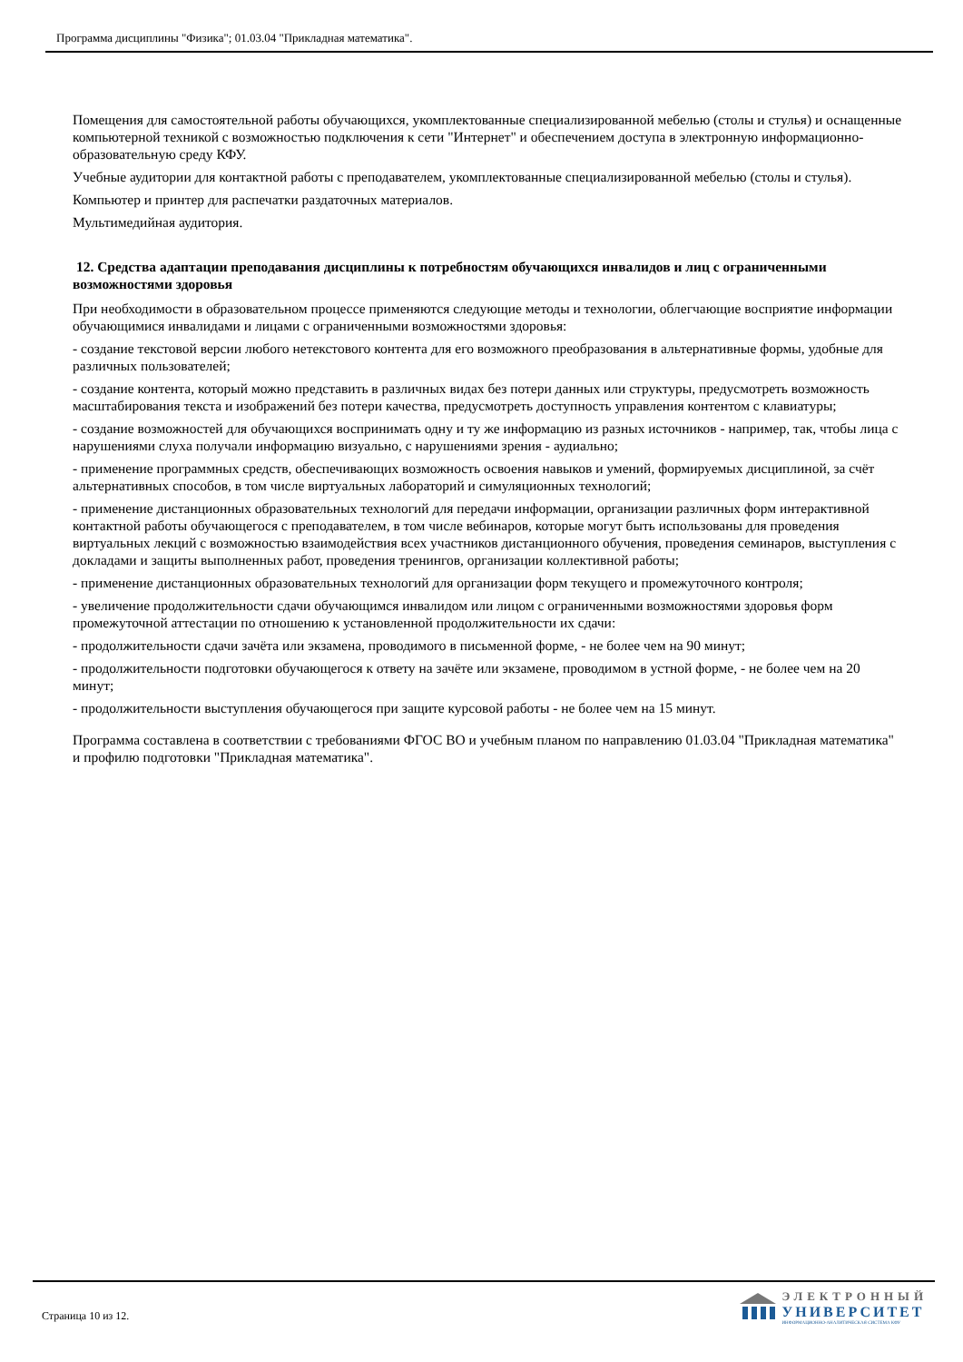Программа дисциплины "Физика"; 01.03.04 "Прикладная математика".
Помещения для самостоятельной работы обучающихся, укомплектованные специализированной мебелью (столы и стулья) и оснащенные компьютерной техникой с возможностью подключения к сети "Интернет" и обеспечением доступа в электронную информационно-образовательную среду КФУ.
Учебные аудитории для контактной работы с преподавателем, укомплектованные специализированной мебелью (столы и стулья).
Компьютер и принтер для распечатки раздаточных материалов.
Мультимедийная аудитория.
12. Средства адаптации преподавания дисциплины к потребностям обучающихся инвалидов и лиц с ограниченными возможностями здоровья
При необходимости в образовательном процессе применяются следующие методы и технологии, облегчающие восприятие информации обучающимися инвалидами и лицами с ограниченными возможностями здоровья:
- создание текстовой версии любого нетекстового контента для его возможного преобразования в альтернативные формы, удобные для различных пользователей;
- создание контента, который можно представить в различных видах без потери данных или структуры, предусмотреть возможность масштабирования текста и изображений без потери качества, предусмотреть доступность управления контентом с клавиатуры;
- создание возможностей для обучающихся воспринимать одну и ту же информацию из разных источников - например, так, чтобы лица с нарушениями слуха получали информацию визуально, с нарушениями зрения - аудиально;
- применение программных средств, обеспечивающих возможность освоения навыков и умений, формируемых дисциплиной, за счёт альтернативных способов, в том числе виртуальных лабораторий и симуляционных технологий;
- применение дистанционных образовательных технологий для передачи информации, организации различных форм интерактивной контактной работы обучающегося с преподавателем, в том числе вебинаров, которые могут быть использованы для проведения виртуальных лекций с возможностью взаимодействия всех участников дистанционного обучения, проведения семинаров, выступления с докладами и защиты выполненных работ, проведения тренингов, организации коллективной работы;
- применение дистанционных образовательных технологий для организации форм текущего и промежуточного контроля;
- увеличение продолжительности сдачи обучающимся инвалидом или лицом с ограниченными возможностями здоровья форм промежуточной аттестации по отношению к установленной продолжительности их сдачи:
- продолжительности сдачи зачёта или экзамена, проводимого в письменной форме, - не более чем на 90 минут;
- продолжительности подготовки обучающегося к ответу на зачёте или экзамене, проводимом в устной форме, - не более чем на 20 минут;
- продолжительности выступления обучающегося при защите курсовой работы - не более чем на 15 минут.
Программа составлена в соответствии с требованиями ФГОС ВО и учебным планом по направлению 01.03.04 "Прикладная математика" и профилю подготовки "Прикладная математика".
Страница 10 из 12.
ЭЛЕКТРОННЫЙ
УНИВЕРСИТЕТ
ИНФОРМАЦИОННО-АНАЛИТИЧЕСКАЯ СИСТЕМА КФУ